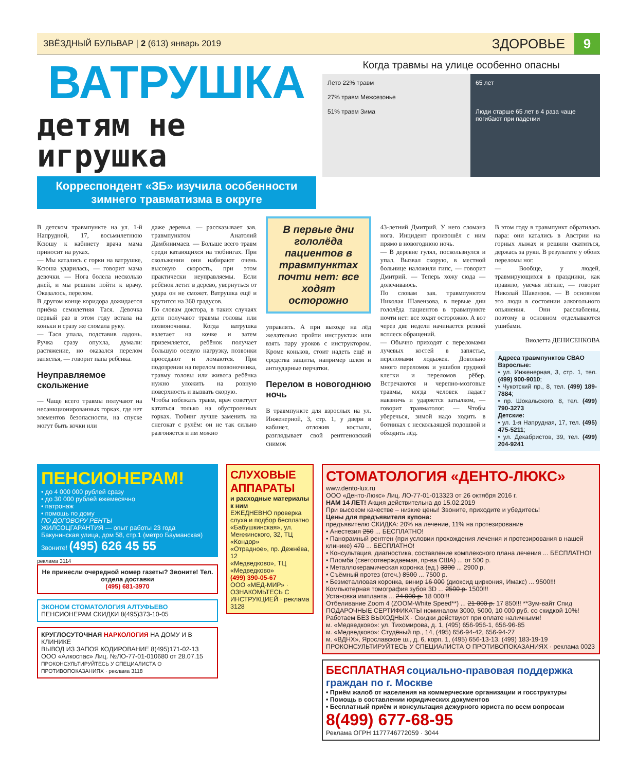ЗВЁЗДНЫЙ БУЛЬВАР | 2 (613) январь 2019
ЗДОРОВЬЕ
9
ВАТРУШКА
детям не игрушка
Корреспондент «ЗБ» изучила особенности зимнего травматизма в округе
Когда травмы на улице особенно опасны
Лето 22% травм
27% травм Межсезонье
51% травм Зима
65 лет
Люди старше 65 лет в 4 раза чаще погибают при падении
В детском травмпункте на ул. 1-й Напрудной, 17, восьмилетнюю Ксюшу к кабинету врача мама приносит на руках.
— Мы катались с горки на ватрушке, Ксюша ударилась, — говорит мама девочки. — Нога болела несколько дней, и мы решили пойти к врачу. Оказалось, перелом.
В другом конце коридора дожидается приёма семилетняя Тася. Девочка первый раз в этом году встала на коньки и сразу же сломала руку.
— Тася упала, подставив ладонь. Ручка сразу опухла, думали: растяжение, но оказался перелом запястья, — говорит папа ребёнка.
Неуправляемое скольжение
— Чаще всего травмы получают на несанкционированных горках, где нет элементов безопасности, на спуске могут быть кочки или
даже деревья, — рассказывает зав. травмпунктом Анатолий Дамбинимаев. — Больше всего травм среди катающихся на тюбингах. При скольжении они набирают очень высокую скорость, при этом практически неуправляемы. Если ребёнок летит в дерево, увернуться от удара он не сможет. Ватрушка ещё и крутится на 360 градусов.
По словам доктора, в таких случаях дети получают травмы головы или позвоночника. Когда ватрушка взлетает на кочке и затем приземляется, ребёнок получает большую осевую нагрузку, позвонки проседают и ломаются. При подозрении на перелом позвоночника, травму головы или живота ребёнка нужно уложить на ровную поверхность и вызвать скорую.
Чтобы избежать травм, врач советует кататься только на обустроенных горках. Тюбинг лучше заменить на снегокат с рулём: он не так сильно разгоняется и им можно
В первые дни гололёда пациентов в травмпунктах почти нет: все ходят осторожно
управлять. А при выходе на лёд желательно пройти инструктаж или взять пару уроков с инструктором. Кроме коньков, стоит надеть ещё и средства защиты, например шлем и антиударные перчатки.
Перелом в новогоднюю ночь
В травмпункте для взрослых на ул. Инженерной, 3, стр. 1, у двери в кабинет, отложив костыли, разглядывает свой рентгеновский снимок
43-летний Дмитрий. У него сломана нога. Инцидент произошёл с ним прямо в новогоднюю ночь.
— В деревне гулял, поскользнулся и упал. Вызвал скорую, в местной больнице наложили гипс, — говорит Дмитрий. — Теперь хожу сюда — долечиваюсь.
По словам зав. травмпунктом Николая Шавензова, в первые дни гололёда пациентов в травмпункте почти нет: все ходят осторожно. А вот через две недели начинается резкий всплеск обращений.
— Обычно приходят с переломами лучевых костей в запястье, переломами лодыжек. Довольно много переломов и ушибов грудной клетки и переломов рёбер. Встречаются и черепно-мозговые травмы, когда человек падает навзничь и ударяется затылком, — говорит травматолог. — Чтобы уберечься, зимой надо ходить в ботинках с нескользящей подошвой и обходить лёд.
В этом году в травмпункт обратилась пара: они катались в Австрии на горных лыжах и решили скатиться, держась за руки. В результате у обоих переломы ног.
— Вообще, у людей, травмирующихся в праздники, как правило, увечья лёгкие, — говорит Николай Шавензов. — В основном это люди в состоянии алкогольного опьянения. Они расслаблены, поэтому в основном отделываются ушибами.
Виолетта ДЕНИСЕНКОВА
Адреса травмпунктов СВАО
Взрослые:
• ул. Инженерная, 3, стр. 1, тел. (499) 900-9010;
• Чукотский пр., 8, тел. (499) 189-7884;
• пр. Шокальского, 8, тел. (499) 790-3273
Детские:
• ул. 1-я Напрудная, 17, тел. (495) 475-5211;
• ул. Декабристов, 39, тел. (499) 204-9241
ПЕНСИОНЕРАМ!
• до 4 000 000 рублей сразу
• до 30 000 рублей ежемесячно
• патронаж
• помощь по дому
ПО ДОГОВОРУ РЕНТЫ
ЖИЛСОЦГАРАНТИЯ — опыт работы 23 года
Бакунинская улица, дом 58, стр.1 (метро Бауманская)
Звоните! (495) 626 45 55
реклама 3114
Не принесли очередной номер газеты? Звоните! Тел. отдела доставки
(495) 681-3970
ЭКОНОМ СТОМАТОЛОГИЯ АЛТУФЬЕВО
ПЕНСИОНЕРАМ СКИДКИ 8(495)373-10-05
КРУГЛОСУТОЧНАЯ НАРКОЛОГИЯ НА ДОМУ И В КЛИНИКЕ
ВЫВОД ИЗ ЗАПОЯ КОДИРОВАНИЕ 8(495)171-02-13
ООО «Алкоспас» Лиц. №ЛО-77-01-010680 от 28.07.15
ПРОКОНСУЛЬТИРУЙТЕСЬ У СПЕЦИАЛИСТА О ПРОТИВОПОКАЗАНИЯХ · реклама 3118
СЛУХОВЫЕ АППАРАТЫ
и расходные материалы к ним
ЕЖЕДНЕВНО проверка слуха и подбор бесплатно
«Бабушкинская», ул. Менжинского, 32, ТЦ «Кондор»
«Отрадное», пр. Дежнёва, 12
«Медведково», ТЦ «Медведково»
(499) 390-05-67
ООО «МЕД-МИР» · ОЗНАКОМЬТЕСЬ С ИНСТРУКЦИЕЙ · реклама 3128
СТОМАТОЛОГИЯ «ДЕНТО-ЛЮКС» www.dento-lux.ru
ООО «Денто-Люкс» Лиц. ЛО-77-01-013323 от 26 октября 2016 г.
НАМ 14 ЛЕТ! Акция действительна до 15.02.2019
При высоком качестве – низкие цены! Звоните, приходите и убедитесь!
Цены для предъявителя купона:
предъявителю СКИДКА: 20% на лечение, 11% на протезирование
• Анестезия 250 ... БЕСПЛАТНО!
• Панорамный рентген (при условии прохождения лечения и протезирования в нашей клинике) 470 ... БЕСПЛАТНО!
• Консультация, диагностика, составление комплексного плана лечения ... БЕСПЛАТНО!
• Пломба (светоотверждаемая, пр-ва США) ... от 500 р.
• Металлокерамическая коронка (ед.) 3300 ... 2900 р.
• Съёмный протез (отеч.) 8500 ... 7500 р.
• Безметалловая коронка, винир 16 000 (диоксид циркония, Имакс) ... 9500!!!
Компьютерная томография зубов 3D ... 2500 р. 1500!!!
Установка импланта ... 24 000 р. 18 000!!!
Отбеливание Zoom 4 (ZOOM-White Speed**) ... 21 000 р. 17 850!!! **Зум-вайт Спид
ПОДАРОЧНЫЕ СЕРТИФИКАТЫ номиналом 3000, 5000, 10 000 руб. со скидкой 10%!
Работаем БЕЗ ВЫХОДНЫХ · Скидки действуют при оплате наличными!
м. «Медведково»: ул. Тихомирова, д. 1, (495) 656-956-1, 656-96-85
м. «Медведково»: Студёный пр., 14, (495) 656-94-42, 656-94-27
м. «ВДНХ», Ярославское ш., д. 6, корп. 1, (495) 656-13-13, (499) 183-19-19
ПРОКОНСУЛЬТИРУЙТЕСЬ У СПЕЦИАЛИСТА О ПРОТИВОПОКАЗАНИЯХ · реклама 0023
БЕСПЛАТНАЯ социально-правовая поддержка граждан по г. Москве
• Приём жалоб от населения на коммерческие организации и госструктуры
• Помощь в составлении юридических документов
• Бесплатный приём и консультация дежурного юриста по всем вопросам
8(499) 677-68-95
Реклама ОГРН 1177746772059 · 3044